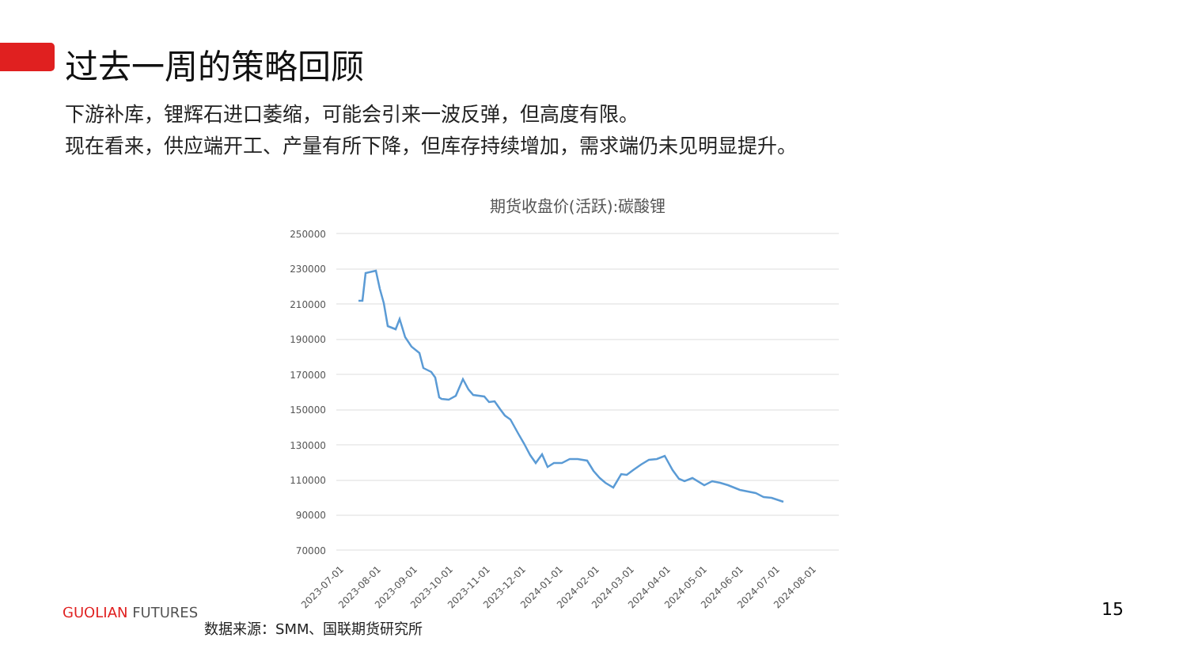过去一周的策略回顾
下游补库，锂辉石进口萎缩，可能会引来一波反弹，但高度有限。
现在看来，供应端开工、产量有所下降，但库存持续增加，需求端仍未见明显提升。
期货收盘价(活跃):碳酸锂
250000
230000
210000
190000
170000
150000
130000
110000
90000
70000
2023-07-01
2023-08-01
2023-09-01
2023-10-01
2023-11-01
2023-12-01
2024-01-01
2024-02-01
2024-03-01
2024-04-01
2024-05-01
2024-06-01
2024-07-01
2024-08-01
GUOLIAN FUTURES
数据来源：SMM、国联期货研究所
15